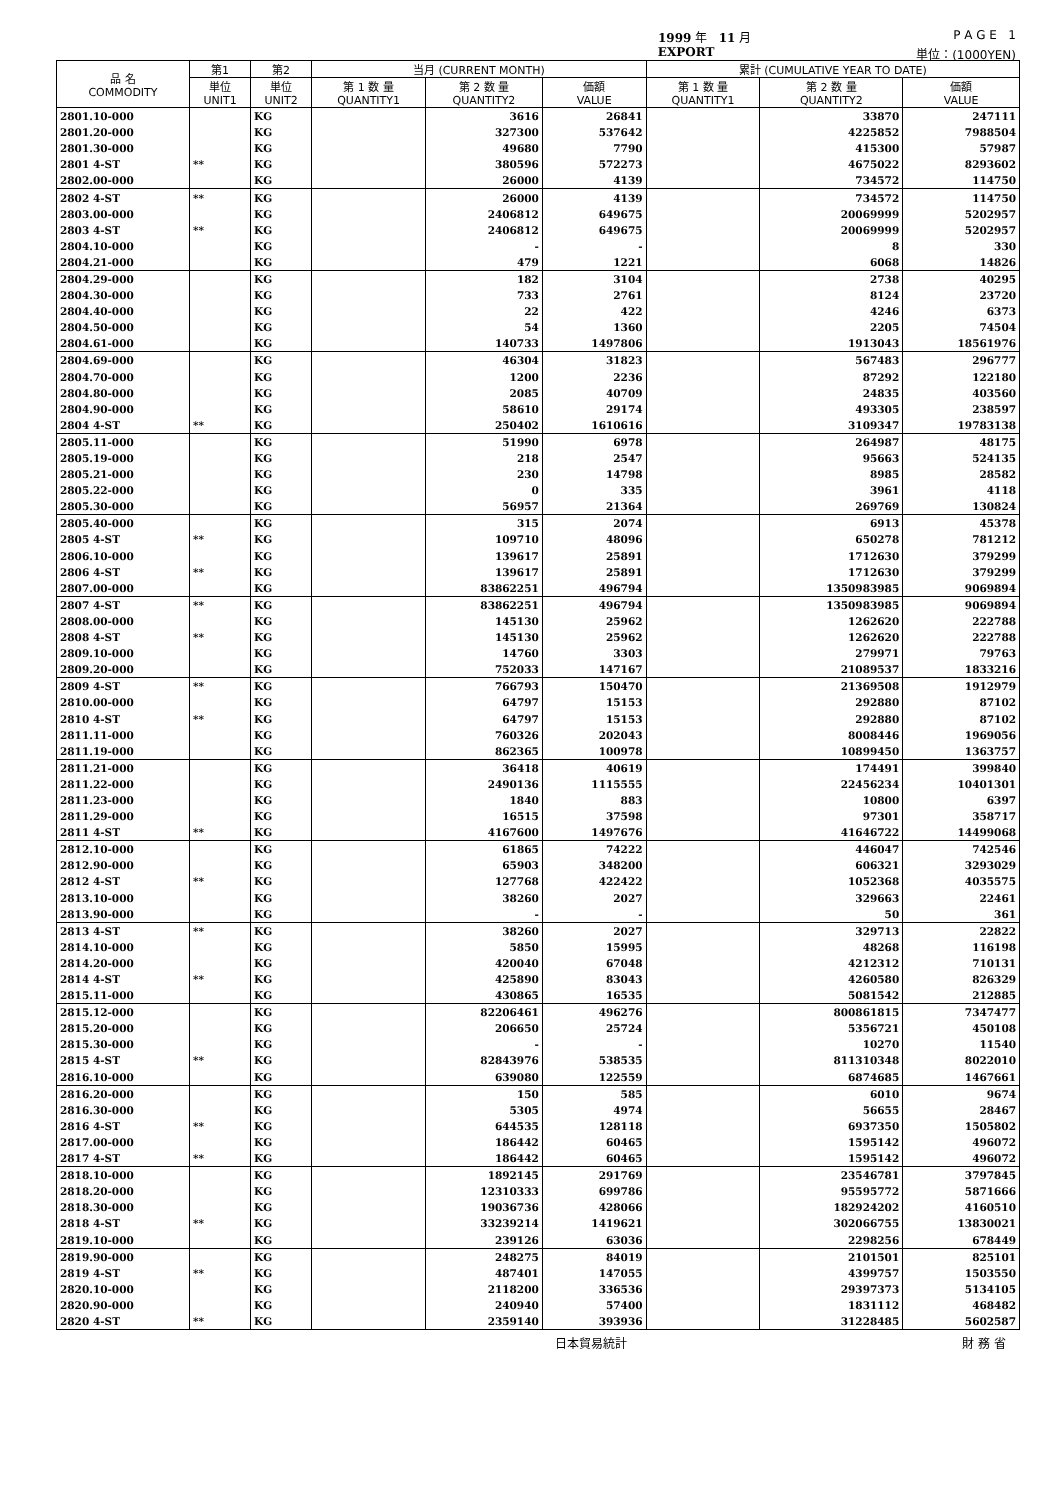1999 年 11 月 P A G E 1
EXPORT 単位：(1000YEN)
| 品 名 COMMODITY | 第1 | 第2 | 当月 (CURRENT MONTH) | | | 累計 (CUMULATIVE YEAR TO DATE) | | |
| --- | --- | --- | --- | --- | --- | --- | --- | --- |
| | 単位 UNIT1 | 単位 UNIT2 | 第 1 数 量 QUANTITY1 | 第 2 数 量 QUANTITY2 | 価額 VALUE | 第 1 数 量 QUANTITY1 | 第 2 数 量 QUANTITY2 | 価額 VALUE |
| 2801.10-000 | | KG | | 3616 | 26841 | | 33870 | 247111 |
| 2801.20-000 | | KG | | 327300 | 537642 | | 4225852 | 7988504 |
| 2801.30-000 | | KG | | 49680 | 7790 | | 415300 | 57987 |
| 2801 4-ST | ** | KG | | 380596 | 572273 | | 4675022 | 8293602 |
| 2802.00-000 | | KG | | 26000 | 4139 | | 734572 | 114750 |
| 2802 4-ST | ** | KG | | 26000 | 4139 | | 734572 | 114750 |
| 2803.00-000 | | KG | | 2406812 | 649675 | | 20069999 | 5202957 |
| 2803 4-ST | ** | KG | | 2406812 | 649675 | | 20069999 | 5202957 |
| 2804.10-000 | | KG | | - | - | | 8 | 330 |
| 2804.21-000 | | KG | | 479 | 1221 | | 6068 | 14826 |
| 2804.29-000 | | KG | | 182 | 3104 | | 2738 | 40295 |
| 2804.30-000 | | KG | | 733 | 2761 | | 8124 | 23720 |
| 2804.40-000 | | KG | | 22 | 422 | | 4246 | 6373 |
| 2804.50-000 | | KG | | 54 | 1360 | | 2205 | 74504 |
| 2804.61-000 | | KG | | 140733 | 1497806 | | 1913043 | 18561976 |
| 2804.69-000 | | KG | | 46304 | 31823 | | 567483 | 296777 |
| 2804.70-000 | | KG | | 1200 | 2236 | | 87292 | 122180 |
| 2804.80-000 | | KG | | 2085 | 40709 | | 24835 | 403560 |
| 2804.90-000 | | KG | | 58610 | 29174 | | 493305 | 238597 |
| 2804 4-ST | ** | KG | | 250402 | 1610616 | | 3109347 | 19783138 |
| 2805.11-000 | | KG | | 51990 | 6978 | | 264987 | 48175 |
| 2805.19-000 | | KG | | 218 | 2547 | | 95663 | 524135 |
| 2805.21-000 | | KG | | 230 | 14798 | | 8985 | 28582 |
| 2805.22-000 | | KG | | 0 | 335 | | 3961 | 4118 |
| 2805.30-000 | | KG | | 56957 | 21364 | | 269769 | 130824 |
| 2805.40-000 | | KG | | 315 | 2074 | | 6913 | 45378 |
| 2805 4-ST | ** | KG | | 109710 | 48096 | | 650278 | 781212 |
| 2806.10-000 | | KG | | 139617 | 25891 | | 1712630 | 379299 |
| 2806 4-ST | ** | KG | | 139617 | 25891 | | 1712630 | 379299 |
| 2807.00-000 | | KG | | 83862251 | 496794 | | 1350983985 | 9069894 |
| 2807 4-ST | ** | KG | | 83862251 | 496794 | | 1350983985 | 9069894 |
| 2808.00-000 | | KG | | 145130 | 25962 | | 1262620 | 222788 |
| 2808 4-ST | ** | KG | | 145130 | 25962 | | 1262620 | 222788 |
| 2809.10-000 | | KG | | 14760 | 3303 | | 279971 | 79763 |
| 2809.20-000 | | KG | | 752033 | 147167 | | 21089537 | 1833216 |
| 2809 4-ST | ** | KG | | 766793 | 150470 | | 21369508 | 1912979 |
| 2810.00-000 | | KG | | 64797 | 15153 | | 292880 | 87102 |
| 2810 4-ST | ** | KG | | 64797 | 15153 | | 292880 | 87102 |
| 2811.11-000 | | KG | | 760326 | 202043 | | 8008446 | 1969056 |
| 2811.19-000 | | KG | | 862365 | 100978 | | 10899450 | 1363757 |
| 2811.21-000 | | KG | | 36418 | 40619 | | 174491 | 399840 |
| 2811.22-000 | | KG | | 2490136 | 1115555 | | 22456234 | 10401301 |
| 2811.23-000 | | KG | | 1840 | 883 | | 10800 | 6397 |
| 2811.29-000 | | KG | | 16515 | 37598 | | 97301 | 358717 |
| 2811 4-ST | ** | KG | | 4167600 | 1497676 | | 41646722 | 14499068 |
| 2812.10-000 | | KG | | 61865 | 74222 | | 446047 | 742546 |
| 2812.90-000 | | KG | | 65903 | 348200 | | 606321 | 3293029 |
| 2812 4-ST | ** | KG | | 127768 | 422422 | | 1052368 | 4035575 |
| 2813.10-000 | | KG | | 38260 | 2027 | | 329663 | 22461 |
| 2813.90-000 | | KG | | - | - | | 50 | 361 |
| 2813 4-ST | ** | KG | | 38260 | 2027 | | 329713 | 22822 |
| 2814.10-000 | | KG | | 5850 | 15995 | | 48268 | 116198 |
| 2814.20-000 | | KG | | 420040 | 67048 | | 4212312 | 710131 |
| 2814 4-ST | ** | KG | | 425890 | 83043 | | 4260580 | 826329 |
| 2815.11-000 | | KG | | 430865 | 16535 | | 5081542 | 212885 |
| 2815.12-000 | | KG | | 82206461 | 496276 | | 800861815 | 7347477 |
| 2815.20-000 | | KG | | 206650 | 25724 | | 5356721 | 450108 |
| 2815.30-000 | | KG | | - | - | | 10270 | 11540 |
| 2815 4-ST | ** | KG | | 82843976 | 538535 | | 811310348 | 8022010 |
| 2816.10-000 | | KG | | 639080 | 122559 | | 6874685 | 1467661 |
| 2816.20-000 | | KG | | 150 | 585 | | 6010 | 9674 |
| 2816.30-000 | | KG | | 5305 | 4974 | | 56655 | 28467 |
| 2816 4-ST | ** | KG | | 644535 | 128118 | | 6937350 | 1505802 |
| 2817.00-000 | | KG | | 186442 | 60465 | | 1595142 | 496072 |
| 2817 4-ST | ** | KG | | 186442 | 60465 | | 1595142 | 496072 |
| 2818.10-000 | | KG | | 1892145 | 291769 | | 23546781 | 3797845 |
| 2818.20-000 | | KG | | 12310333 | 699786 | | 95595772 | 5871666 |
| 2818.30-000 | | KG | | 19036736 | 428066 | | 182924202 | 4160510 |
| 2818 4-ST | ** | KG | | 33239214 | 1419621 | | 302066755 | 13830021 |
| 2819.10-000 | | KG | | 239126 | 63036 | | 2298256 | 678449 |
| 2819.90-000 | | KG | | 248275 | 84019 | | 2101501 | 825101 |
| 2819 4-ST | ** | KG | | 487401 | 147055 | | 4399757 | 1503550 |
| 2820.10-000 | | KG | | 2118200 | 336536 | | 29397373 | 5134105 |
| 2820.90-000 | | KG | | 240940 | 57400 | | 1831112 | 468482 |
| 2820 4-ST | ** | KG | | 2359140 | 393936 | | 31228485 | 5602587 |
日本貿易統計 財 務 省